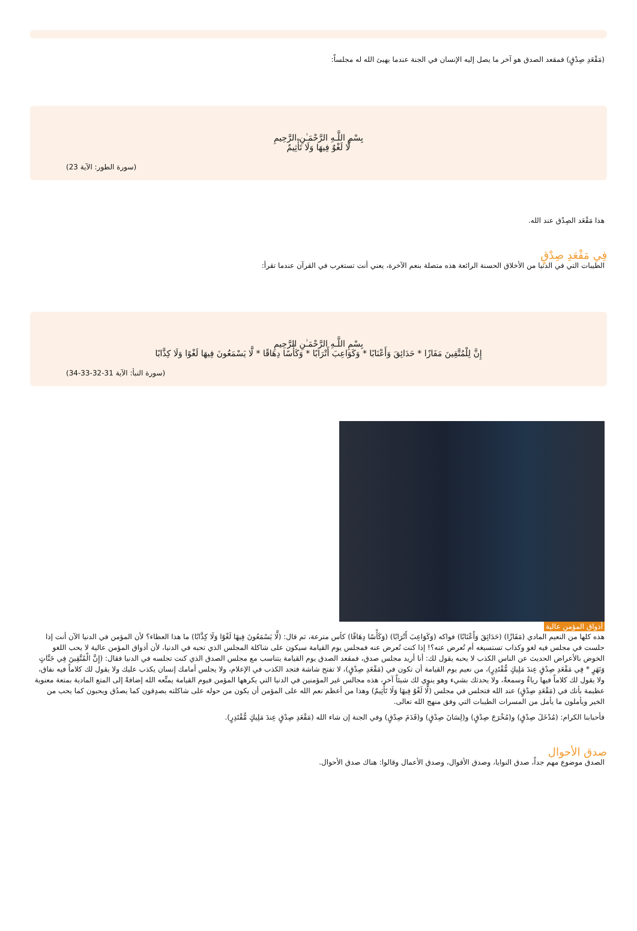(مَقْعَدِ صِدْقٍ) فمقعد الصدق هو آخر ما يصل إليه الإنسان في الجنة عندما يهيئ الله له مجلساً:
بِسْمِ اللَّـهِ الرَّحْمَـٰنِ الرَّحِيمِ
لَّا لَغْوٌ فِيهَا وَلَا تَأْثِيمٌ
(سورة الطور: الآية 23)
هذا مَقْعَد الصِدْق عند الله.
فِي مَقْعَدِ صِدْقٍ
الطيبات التي في الدنيا من الأخلاق الحسنة الرائعة هذه متصلة بنعم الآخرة، يعني أنت تستغرب في القرآن عندما تقرأ:
بِسْمِ اللَّـهِ الرَّحْمَـٰنِ الرَّحِيمِ
إِنَّ لِلْمُتَّقِينَ مَفَازًا * حَدَائِقَ وَأَعْنَابًا * وَكَوَاعِبَ أَتْرَابًا * وَكَأْسًا دِهَاقًا * لَّا يَسْمَعُونَ فِيهَا لَغْوًا وَلَا كِذَّابًا
(سورة النبأ: الآية 31-32-33-34)
أذواق المؤمن عالية
هذه كلها من النعيم المادي (مَفَازًا) (حَدَائِقَ وَأَعْنَابًا) فواكه (وَكَوَاعِبَ أَتْرَابًا) (وَكَأْسًا دِهَاقًا) كأس مترعة، ثم قال: (لَّا يَسْمَعُونَ فِيهَا لَغْوًا وَلَا كِذَّابًا) ما هذا العطاء؟ لأن المؤمن في الدنيا الآن أنت إذا جلست في مجلس فيه لغو وكذاب تستسيغه أم تُعرض عنه؟! إذا كنت تُعرض عنه فمجلس يوم القيامة سيكون على شاكلة المجلس الذي تحبه في الدنيا، لأن أذواق المؤمن عالية لا يحب اللغو الخوض بالأعراض الحديث عن الناس الكذب لا يحبه يقول لك: أنا أريد مجلس صدق، فمقعد الصدق يوم القيامة يتناسب مع مجلس الصدق الذي كنت تجلسه في الدنيا فقال: (إِنَّ الْمُتَّقِينَ فِي جَنَّاتٍ وَنَهَرٍ * فِي مَقْعَدِ صِدْقٍ عِندَ مَلِيكٍ مُّقْتَدِرٍ)، من نعيم يوم القيامة أن تكون في (مَقْعَدِ صِدْقٍ)، لا تفتح شاشة فتجد الكذب في الإعلام، ولا يجلس أمامك إنسان يكذب عليك ولا يقول لك كلاماً فيه نفاق، ولا يقول لك كلاماً فيها رياءٌ وسمعةٌ، ولا يحدثك بشيء وهو ينوي لك شيئاً آخر، هذه مجالس غير المؤمنين في الدنيا التي يكرهها المؤمن فيوم القيامة يمتِّعه الله إضافةً إلى المتع المادية بمتعة معنوية عظيمة بأنك في (مَقْعَدِ صِدْقٍ) عند الله فتجلس في مجلس (لَّا لَغْوٌ فِيهَا وَلَا تَأْثِيمٌ) وهذا من أعظم نعم الله على المؤمن أن يكون من حوله على شاكلته يصدِقون كما يصدُق ويحبون كما يحب من الخير ويأملون ما يأمل من المسرات الطيبات التي وفق منهج الله تعالى.
فأحبابنا الكرام: (مُدْخَلَ صِدْقٍ) و(مُخْرَجَ صِدْقٍ) و(لِسَانَ صِدْقٍ) و(قَدَمَ صِدْقٍ) وفي الجنة إن شاء الله (مَقْعَدِ صِدْقٍ عِندَ مَلِيكٍ مُّقْتَدِرٍ).
صدق الأحوال
الصدق موضوع مهم جداً، صدق النوايا، وصدق الأقوال، وصدق الأعمال وقالوا: هناك صدق الأحوال.